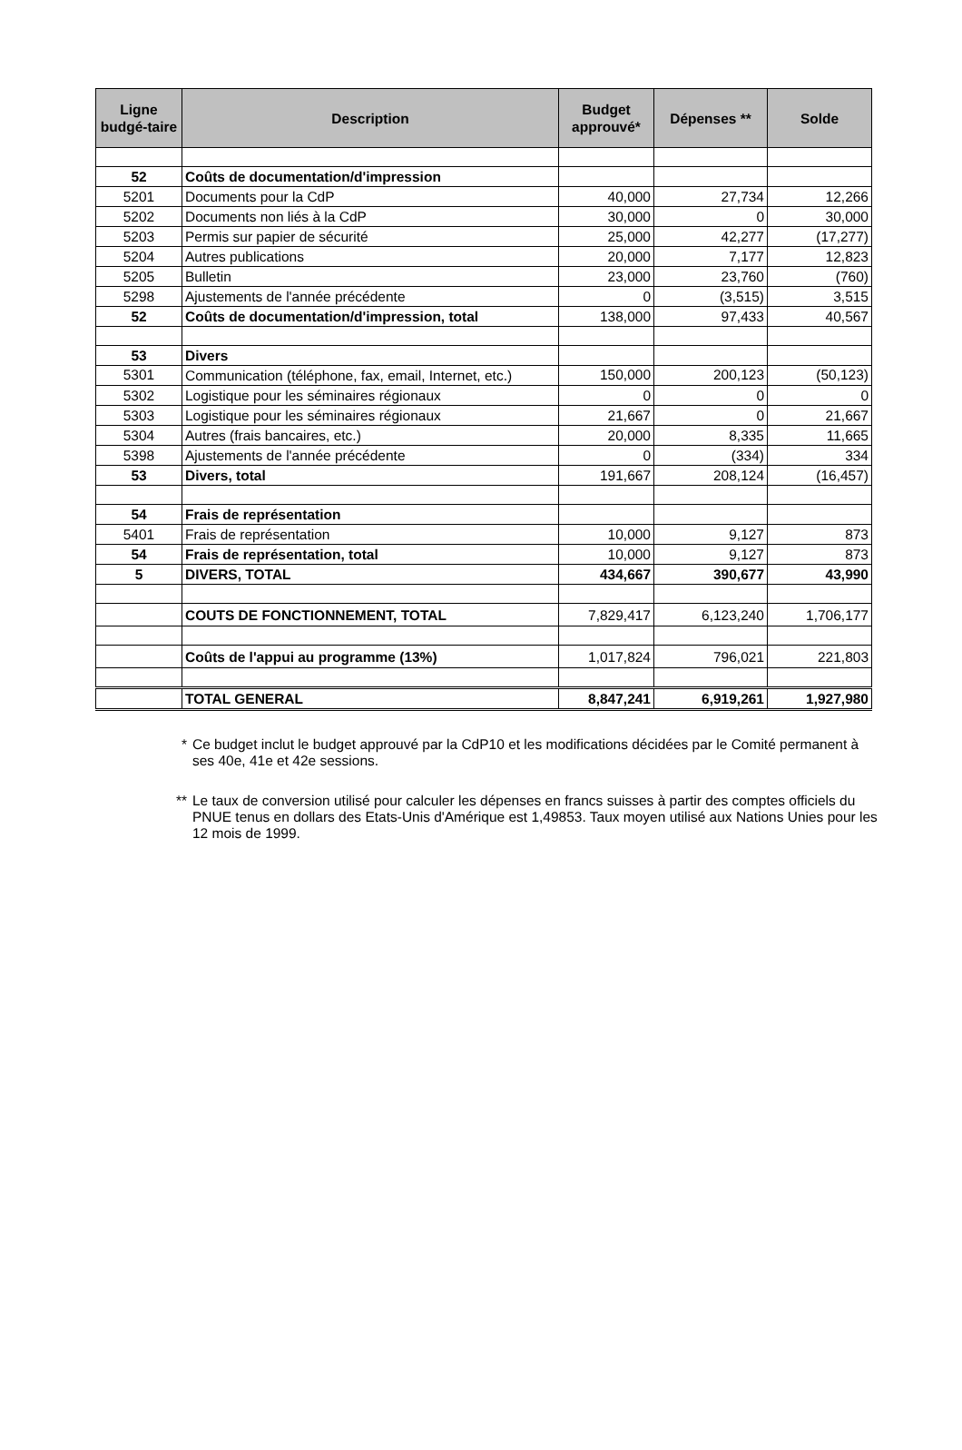| Ligne budgé-taire | Description | Budget approuvé* | Dépenses ** | Solde |
| --- | --- | --- | --- | --- |
| 52 | Coûts de documentation/d'impression | | | |
| 5201 | Documents pour la CdP | 40,000 | 27,734 | 12,266 |
| 5202 | Documents non liés à la CdP | 30,000 | 0 | 30,000 |
| 5203 | Permis sur papier de sécurité | 25,000 | 42,277 | (17,277) |
| 5204 | Autres publications | 20,000 | 7,177 | 12,823 |
| 5205 | Bulletin | 23,000 | 23,760 | (760) |
| 5298 | Ajustements de l'année précédente | 0 | (3,515) | 3,515 |
| 52 | Coûts de documentation/d'impression, total | 138,000 | 97,433 | 40,567 |
| 53 | Divers | | | |
| 5301 | Communication (téléphone, fax, email, Internet, etc.) | 150,000 | 200,123 | (50,123) |
| 5302 | Logistique pour les séminaires régionaux | 0 | 0 | 0 |
| 5303 | Logistique pour les séminaires régionaux | 21,667 | 0 | 21,667 |
| 5304 | Autres (frais bancaires, etc.) | 20,000 | 8,335 | 11,665 |
| 5398 | Ajustements de l'année précédente | 0 | (334) | 334 |
| 53 | Divers, total | 191,667 | 208,124 | (16,457) |
| 54 | Frais de représentation | | | |
| 5401 | Frais de représentation | 10,000 | 9,127 | 873 |
| 54 | Frais de représentation, total | 10,000 | 9,127 | 873 |
| 5 | DIVERS, TOTAL | 434,667 | 390,677 | 43,990 |
| | COUTS DE FONCTIONNEMENT, TOTAL | 7,829,417 | 6,123,240 | 1,706,177 |
| | Coûts de l'appui au programme (13%) | 1,017,824 | 796,021 | 221,803 |
| | TOTAL GENERAL | 8,847,241 | 6,919,261 | 1,927,980 |
* Ce budget inclut le budget approuvé par la CdP10 et les modifications décidées par le Comité permanent à ses 40e, 41e et 42e sessions.
** Le taux de conversion utilisé pour calculer les dépenses en francs suisses à partir des comptes officiels du PNUE tenus en dollars des Etats-Unis d'Amérique est 1,49853. Taux moyen utilisé aux Nations Unies pour les 12 mois de 1999.